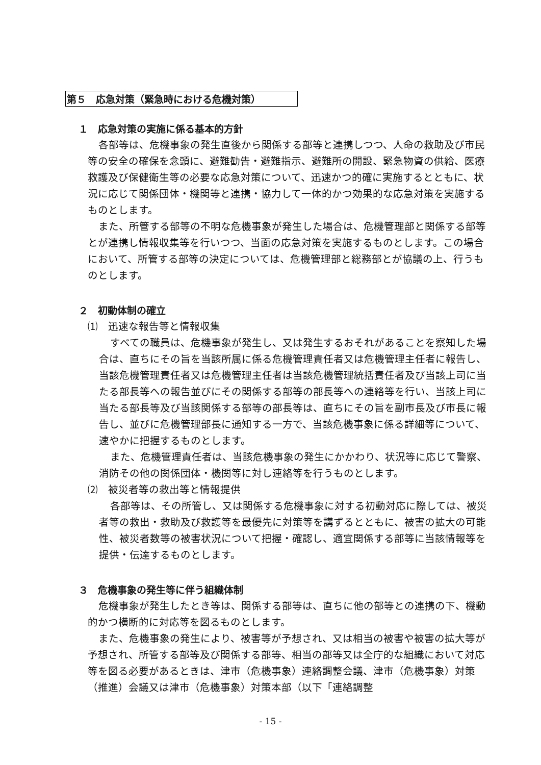第５　応急対策（緊急時における危機対策）
１　応急対策の実施に係る基本的方針
各部等は、危機事象の発生直後から関係する部等と連携しつつ、人命の救助及び市民等の安全の確保を念頭に、避難勧告・避難指示、避難所の開設、緊急物資の供給、医療救護及び保健衛生等の必要な応急対策について、迅速かつ的確に実施するとともに、状況に応じて関係団体・機関等と連携・協力して一体的かつ効果的な応急対策を実施するものとします。
また、所管する部等の不明な危機事象が発生した場合は、危機管理部と関係する部等とが連携し情報収集等を行いつつ、当面の応急対策を実施するものとします。この場合において、所管する部等の決定については、危機管理部と総務部とが協議の上、行うものとします。
２　初動体制の確立
⑴　迅速な報告等と情報収集
すべての職員は、危機事象が発生し、又は発生するおそれがあることを察知した場合は、直ちにその旨を当該所属に係る危機管理責任者又は危機管理主任者に報告し、当該危機管理責任者又は危機管理主任者は当該危機管理統括責任者及び当該上司に当たる部長等への報告並びにその関係する部等の部長等への連絡等を行い、当該上司に当たる部長等及び当該関係する部等の部長等は、直ちにその旨を副市長及び市長に報告し、並びに危機管理部長に通知する一方で、当該危機事象に係る詳細等について、速やかに把握するものとします。
また、危機管理責任者は、当該危機事象の発生にかかわり、状況等に応じて警察、消防その他の関係団体・機関等に対し連絡等を行うものとします。
⑵　被災者等の救出等と情報提供
各部等は、その所管し、又は関係する危機事象に対する初動対応に際しては、被災者等の救出・救助及び救護等を最優先に対策等を講ずるとともに、被害の拡大の可能性、被災者数等の被害状況について把握・確認し、適宜関係する部等に当該情報等を提供・伝達するものとします。
３　危機事象の発生等に伴う組織体制
危機事象が発生したとき等は、関係する部等は、直ちに他の部等との連携の下、機動的かつ横断的に対応等を図るものとします。
また、危機事象の発生により、被害等が予想され、又は相当の被害や被害の拡大等が予想され、所管する部等及び関係する部等、相当の部等又は全庁的な組織において対応等を図る必要があるときは、津市（危機事象）連絡調整会議、津市（危機事象）対策（推進）会議又は津市（危機事象）対策本部（以下「連絡調整
- 15 -